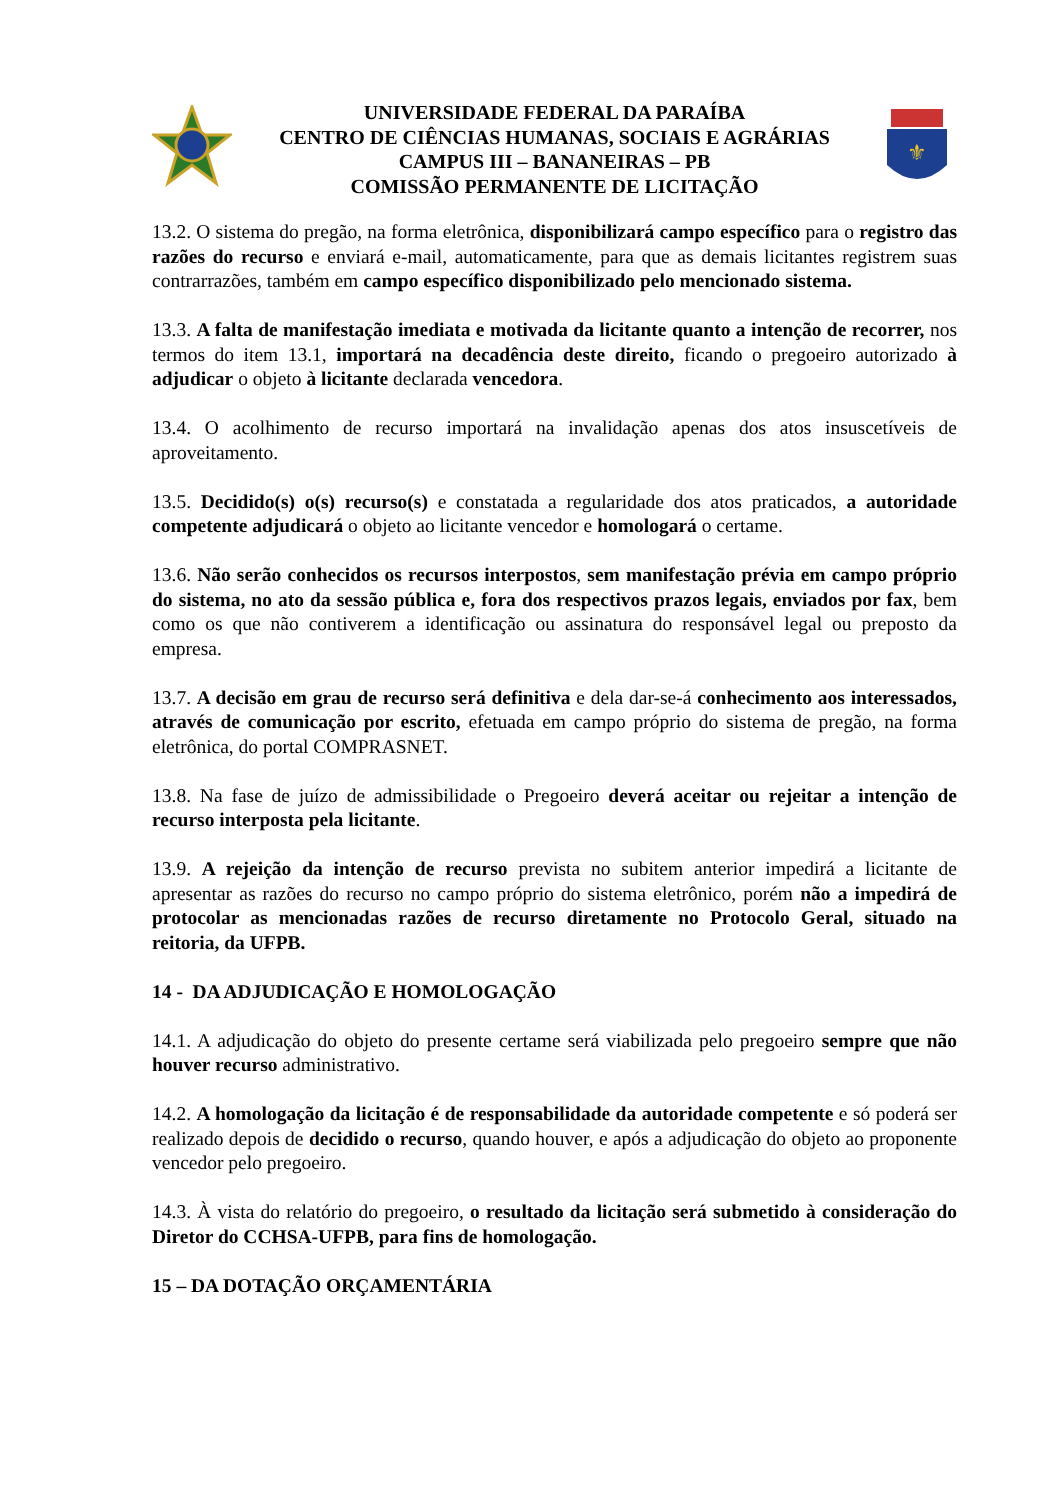UNIVERSIDADE FEDERAL DA PARAÍBA
CENTRO DE CIÊNCIAS HUMANAS, SOCIAIS E AGRÁRIAS
CAMPUS III – BANANEIRAS – PB
COMISSÃO PERMANENTE DE LICITAÇÃO
⚜
13.2. O sistema do pregão, na forma eletrônica, disponibilizará campo específico para o registro das razões do recurso e enviará e-mail, automaticamente, para que as demais licitantes registrem suas contrarrazões, também em campo específico disponibilizado pelo mencionado sistema.
13.3. A falta de manifestação imediata e motivada da licitante quanto a intenção de recorrer, nos termos do item 13.1, importará na decadência deste direito, ficando o pregoeiro autorizado à adjudicar o objeto à licitante declarada vencedora.
13.4. O acolhimento de recurso importará na invalidação apenas dos atos insuscetíveis de aproveitamento.
13.5. Decidido(s) o(s) recurso(s) e constatada a regularidade dos atos praticados, a autoridade competente adjudicará o objeto ao licitante vencedor e homologará o certame.
13.6. Não serão conhecidos os recursos interpostos, sem manifestação prévia em campo próprio do sistema, no ato da sessão pública e, fora dos respectivos prazos legais, enviados por fax, bem como os que não contiverem a identificação ou assinatura do responsável legal ou preposto da empresa.
13.7. A decisão em grau de recurso será definitiva e dela dar-se-á conhecimento aos interessados, através de comunicação por escrito, efetuada em campo próprio do sistema de pregão, na forma eletrônica, do portal COMPRASNET.
13.8. Na fase de juízo de admissibilidade o Pregoeiro deverá aceitar ou rejeitar a intenção de recurso interposta pela licitante.
13.9. A rejeição da intenção de recurso prevista no subitem anterior impedirá a licitante de apresentar as razões do recurso no campo próprio do sistema eletrônico, porém não a impedirá de protocolar as mencionadas razões de recurso diretamente no Protocolo Geral, situado na reitoria, da UFPB.
14 - DA ADJUDICAÇÃO E HOMOLOGAÇÃO
14.1. A adjudicação do objeto do presente certame será viabilizada pelo pregoeiro sempre que não houver recurso administrativo.
14.2. A homologação da licitação é de responsabilidade da autoridade competente e só poderá ser realizado depois de decidido o recurso, quando houver, e após a adjudicação do objeto ao proponente vencedor pelo pregoeiro.
14.3. À vista do relatório do pregoeiro, o resultado da licitação será submetido à consideração do Diretor do CCHSA-UFPB, para fins de homologação.
15 – DA DOTAÇÃO ORÇAMENTÁRIA